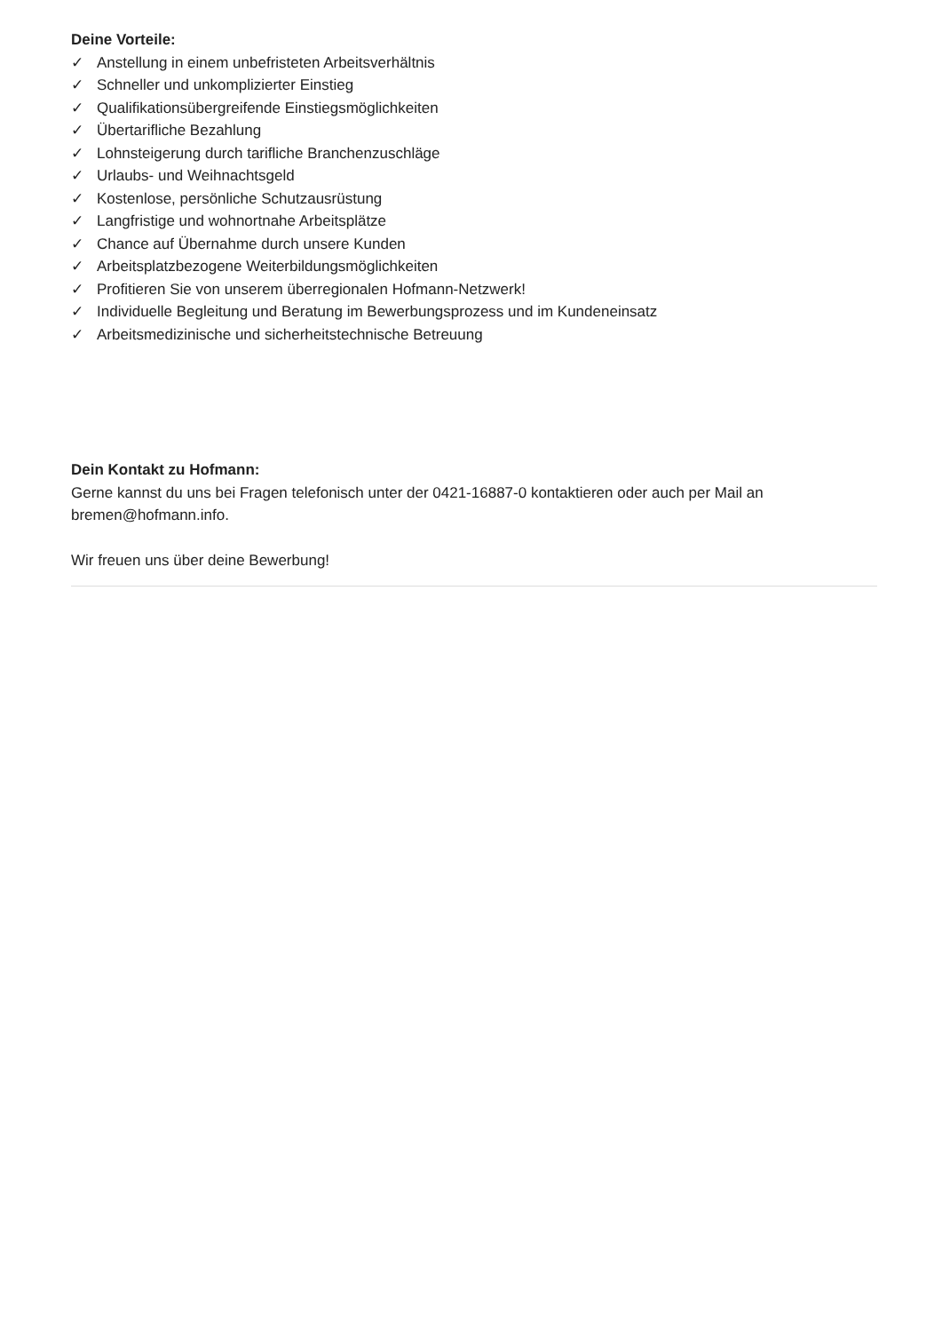Deine Vorteile:
✓ Anstellung in einem unbefristeten Arbeitsverhältnis
✓ Schneller und unkomplizierter Einstieg
✓ Qualifikationsübergreifende Einstiegsmöglichkeiten
✓ Übertarifliche Bezahlung
✓ Lohnsteigerung durch tarifliche Branchenzuschläge
✓ Urlaubs- und Weihnachtsgeld
✓ Kostenlose, persönliche Schutzausrüstung
✓ Langfristige und wohnortnahe Arbeitsplätze
✓ Chance auf Übernahme durch unsere Kunden
✓ Arbeitsplatzbezogene Weiterbildungsmöglichkeiten
✓ Profitieren Sie von unserem überregionalen Hofmann-Netzwerk!
✓ Individuelle Begleitung und Beratung im Bewerbungsprozess und im Kundeneinsatz
✓ Arbeitsmedizinische und sicherheitstechnische Betreuung
Dein Kontakt zu Hofmann:
Gerne kannst du uns bei Fragen telefonisch unter der 0421-16887-0 kontaktieren oder auch per Mail an bremen@hofmann.info.
Wir freuen uns über deine Bewerbung!